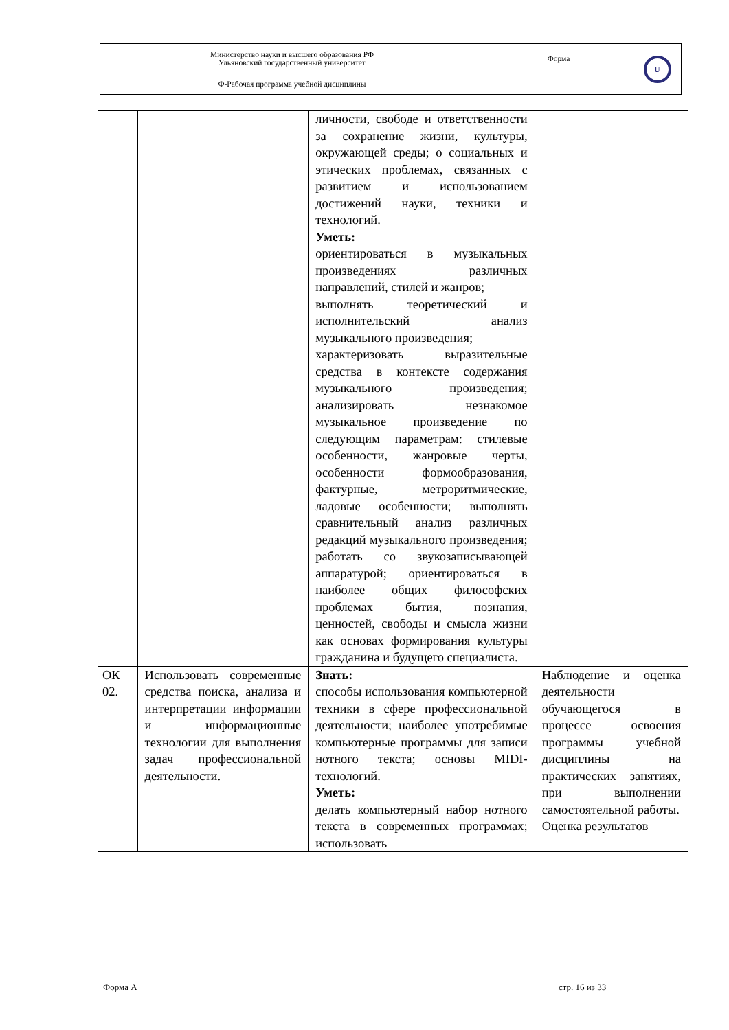| Министерство науки и высшего образования РФ Ульяновский государственный университет | Форма | U |
| Ф-Рабочая программа учебной дисциплины | | |
| | | личности, свободе и ответственности за сохранение жизни, культуры, окружающей среды; о социальных и этических проблемах, связанных с развитием и использованием достижений науки, техники и технологий. Уметь: ориентироваться в музыкальных произведениях различных направлений, стилей и жанров; выполнять теоретический и исполнительский анализ музыкального произведения; характеризовать выразительные средства в контексте содержания музыкального произведения; анализировать незнакомое музыкальное произведение по следующим параметрам: стилевые особенности, жанровые черты, особенности формообразования, фактурные, метроритмические, ладовые особенности; выполнять сравнительный анализ различных редакций музыкального произведения; работать со звукозаписывающей аппаратурой; ориентироваться в наиболее общих философских проблемах бытия, познания, ценностей, свободы и смысла жизни как основах формирования культуры гражданина и будущего специалиста. | |
| ОК 02. | Использовать современные средства поиска, анализа и интерпретации информации и информационные технологии для выполнения задач профессиональной деятельности. | Знать: способы использования компьютерной техники в сфере профессиональной деятельности; наиболее употребимые компьютерные программы для записи нотного текста; основы MIDI-технологий. Уметь: делать компьютерный набор нотного текста в современных программах; использовать | Наблюдение и оценка деятельности обучающегося в процессе освоения программы учебной дисциплины на практических занятиях, при выполнении самостоятельной работы. Оценка результатов |
Форма А стр. 16 из 33